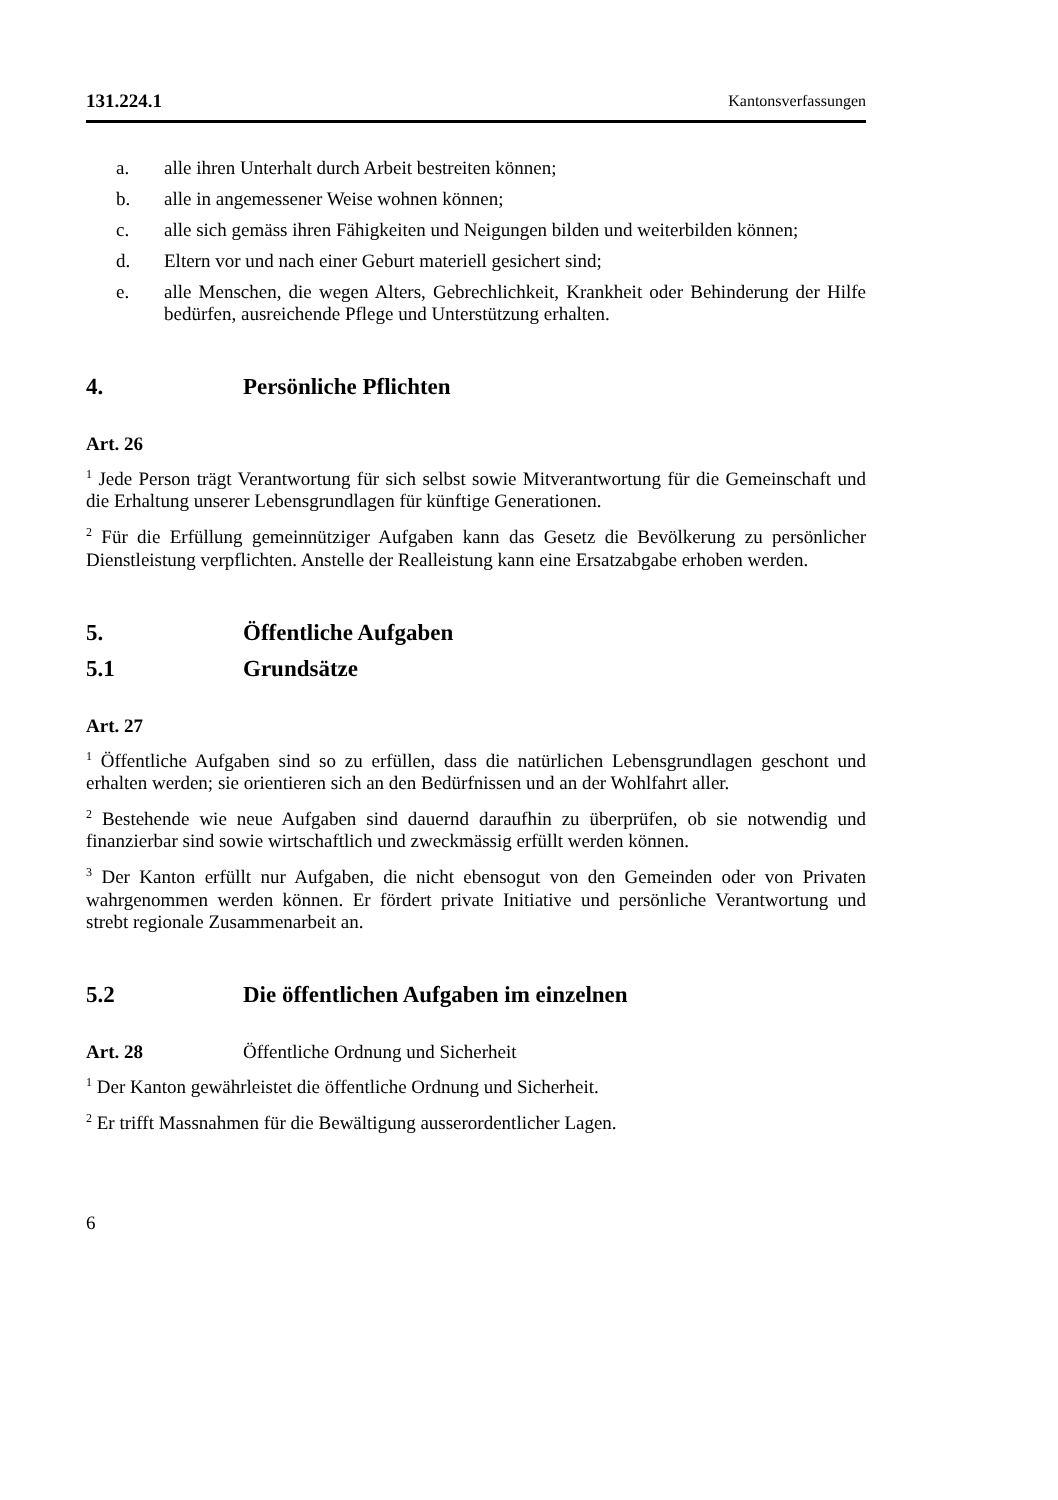131.224.1 Kantonsverfassungen
a. alle ihren Unterhalt durch Arbeit bestreiten können;
b. alle in angemessener Weise wohnen können;
c. alle sich gemäss ihren Fähigkeiten und Neigungen bilden und weiterbilden können;
d. Eltern vor und nach einer Geburt materiell gesichert sind;
e. alle Menschen, die wegen Alters, Gebrechlichkeit, Krankheit oder Behinderung der Hilfe bedürfen, ausreichende Pflege und Unterstützung erhalten.
4. Persönliche Pflichten
Art. 26
<sup>1</sup> Jede Person trägt Verantwortung für sich selbst sowie Mitverantwortung für die Gemeinschaft und die Erhaltung unserer Lebensgrundlagen für künftige Generationen.
<sup>2</sup> Für die Erfüllung gemeinnütziger Aufgaben kann das Gesetz die Bevölkerung zu persönlicher Dienstleistung verpflichten. Anstelle der Realleistung kann eine Ersatzabgabe erhoben werden.
5. Öffentliche Aufgaben
5.1 Grundsätze
Art. 27
<sup>1</sup> Öffentliche Aufgaben sind so zu erfüllen, dass die natürlichen Lebensgrundlagen geschont und erhalten werden; sie orientieren sich an den Bedürfnissen und an der Wohlfahrt aller.
<sup>2</sup> Bestehende wie neue Aufgaben sind dauernd daraufhin zu überprüfen, ob sie notwendig und finanzierbar sind sowie wirtschaftlich und zweckmässig erfüllt werden können.
<sup>3</sup> Der Kanton erfüllt nur Aufgaben, die nicht ebensogut von den Gemeinden oder von Privaten wahrgenommen werden können. Er fördert private Initiative und persönliche Verantwortung und strebt regionale Zusammenarbeit an.
5.2 Die öffentlichen Aufgaben im einzelnen
Art. 28 Öffentliche Ordnung und Sicherheit
<sup>1</sup> Der Kanton gewährleistet die öffentliche Ordnung und Sicherheit.
<sup>2</sup> Er trifft Massnahmen für die Bewältigung ausserordentlicher Lagen.
6